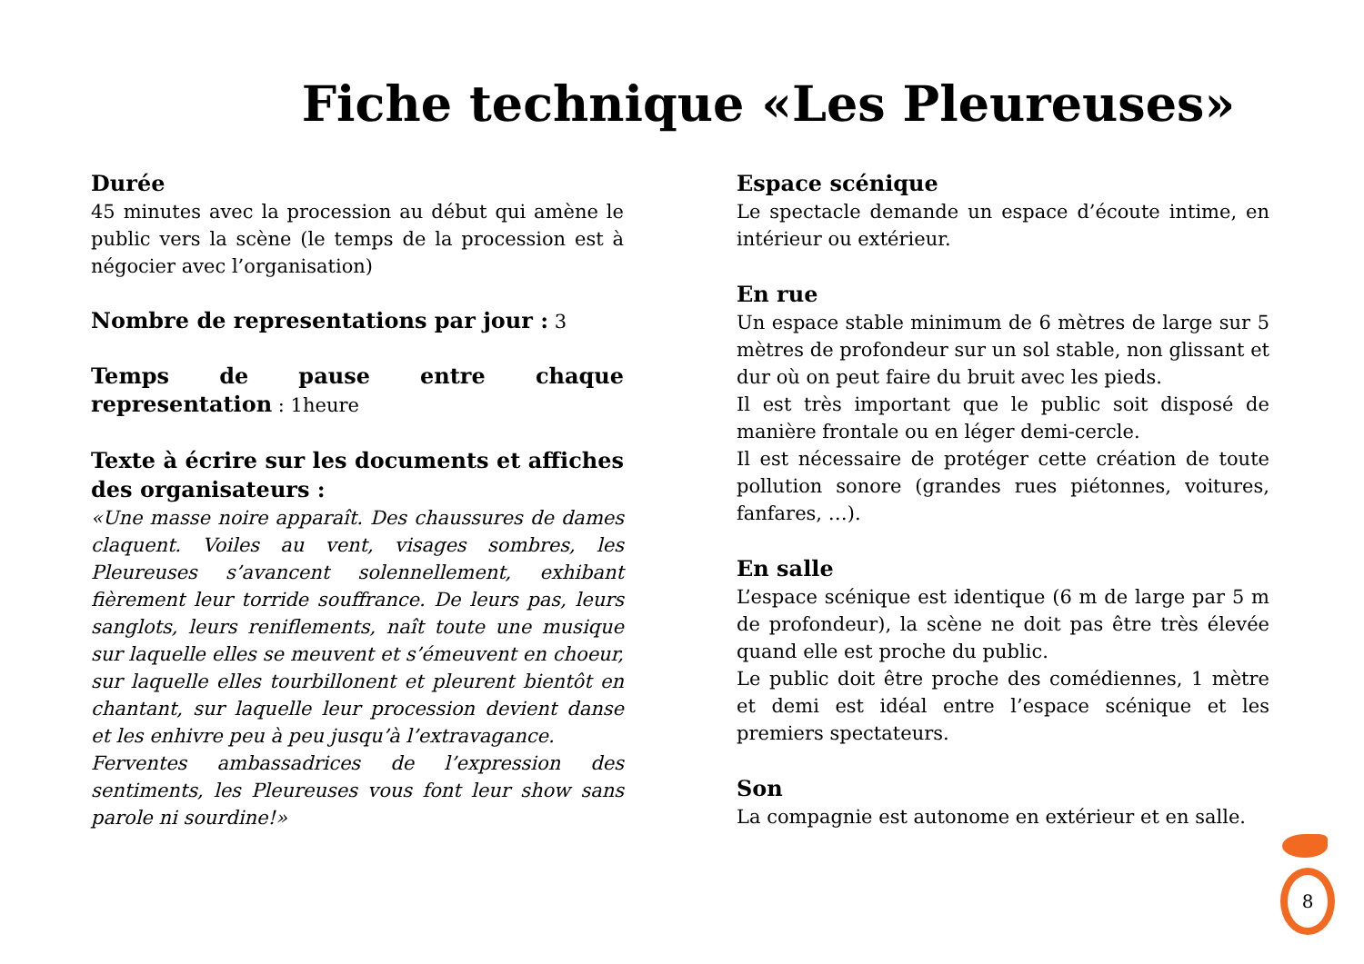Fiche technique «Les Pleureuses»
Durée
45 minutes avec la procession au début qui amène le public vers la scène (le temps de la procession est à négocier avec l’organisation)
Nombre de representations par jour : 3
Temps de pause entre chaque representation : 1heure
Texte à écrire sur les documents et affiches des organisateurs :
«Une masse noire apparaît. Des chaussures de dames claquent. Voiles au vent, visages sombres, les Pleureuses s’avancent solennellement, exhibant fièrement leur torride souffrance. De leurs pas, leurs sanglots, leurs reniflements, naît toute une musique sur laquelle elles se meuvent et s’émeuvent en choeur, sur laquelle elles tourbillonent et pleurent bientôt en chantant, sur laquelle leur procession devient danse et les enhivre peu à peu jusqu’à l’extravagance.
Ferventes ambassadrices de l’expression des sentiments, les Pleureuses vous font leur show sans parole ni sourdine!»
Espace scénique
Le spectacle demande un espace d’écoute intime, en intérieur ou extérieur.
En rue
Un espace stable minimum de 6 mètres de large sur 5 mètres de profondeur sur un sol stable, non glissant et dur où on peut faire du bruit avec les pieds.
Il est très important que le public soit disposé de manière frontale ou en léger demi-cercle.
Il est nécessaire de protéger cette création de toute pollution sonore (grandes rues piétonnes, voitures, fanfares, …).
En salle
L’espace scénique est identique (6 m de large par 5 m de profondeur), la scène ne doit pas être très élevée quand elle est proche du public.
Le public doit être proche des comédiennes, 1 mètre et demi est idéal entre l’espace scénique et les premiers spectateurs.
Son
La compagnie est autonome en extérieur et en salle.
8